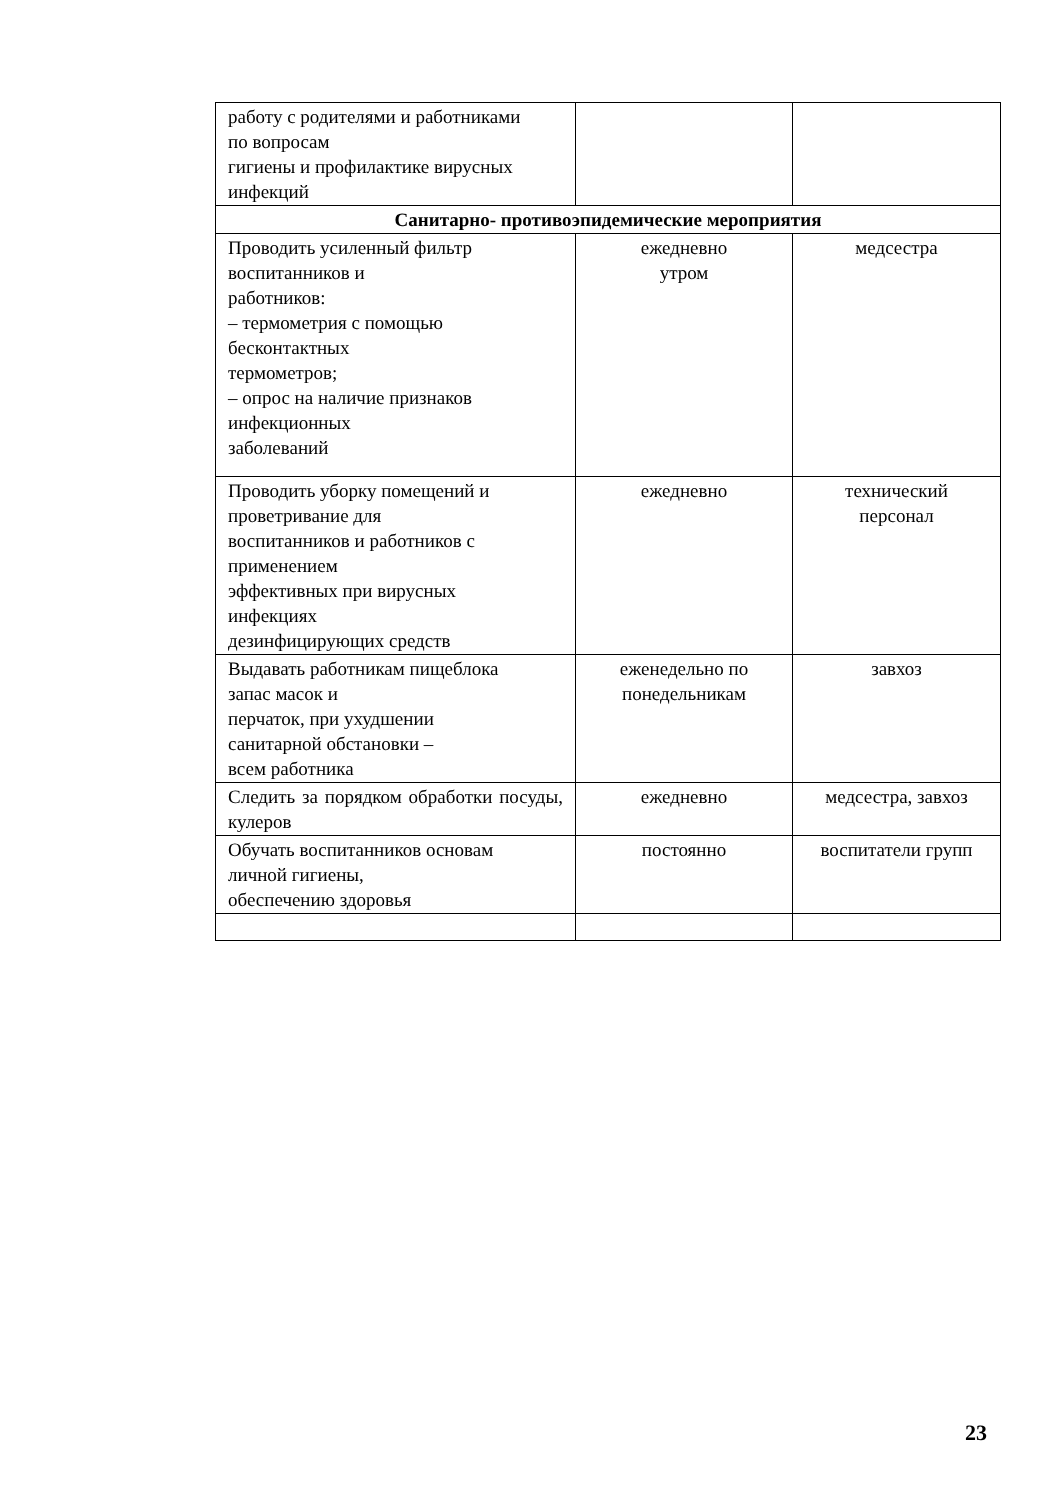| работу с родителями и работниками по вопросам гигиены и профилактике вирусных инфекций | | |
| Санитарно- противоэпидемические мероприятия | | |
| Проводить усиленный фильтр воспитанников и работников: – термометрия с помощью бесконтактных термометров; – опрос на наличие признаков инфекционных заболеваний | ежедневно утром | медсестра |
| Проводить уборку помещений и проветривание для воспитанников и работников с применением эффективных при вирусных инфекциях дезинфицирующих средств | ежедневно | технический персонал |
| Выдавать работникам пищеблока запас масок и перчаток, при ухудшении санитарной обстановки – всем работника | еженедельно по понедельникам | завхоз |
| Следить за порядком обработки посуды, кулеров | ежедневно | медсестра, завхоз |
| Обучать воспитанников основам личной гигиены, обеспечению здоровья | постоянно | воспитатели групп |
23